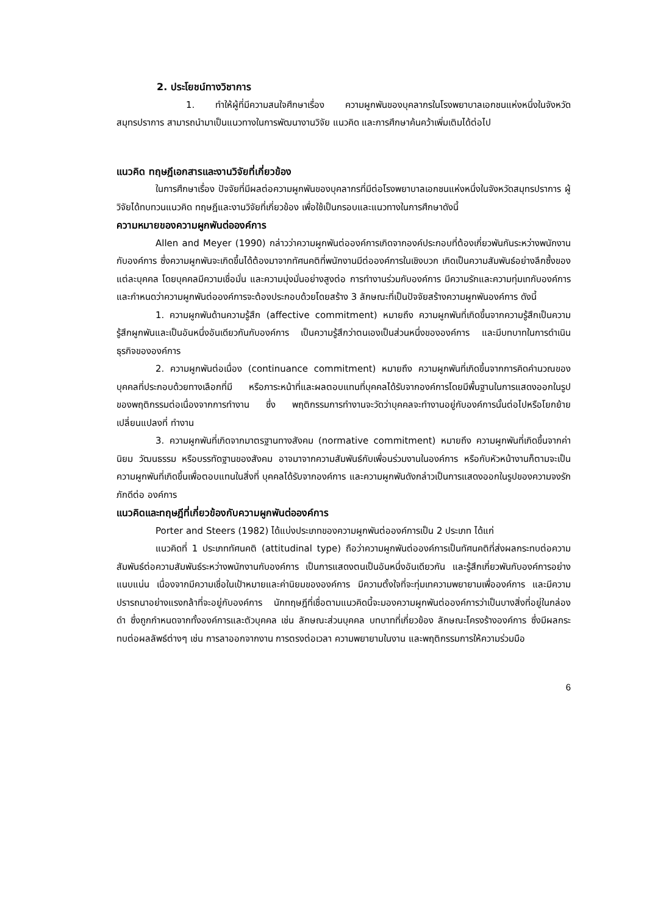2. ประโยชน์ทางวิชาการ
1. ทำให้ผู้ที่มีความสนใจศึกษาเรื่อง ความผูกพันของบุคลากรในโรงพยาบาลเอกชนแห่งหนึ่งในจังหวัดสมุทรปราการ สามารถนำมาเป็นแนวทางในการพัฒนางานวิจัย แนวคิด และการศึกษาค้นคว้าเพิ่มเติมได้ต่อไป
แนวคิด ทฤษฎีเอกสารและงานวิจัยที่เกี่ยวข้อง
ในการศึกษาเรื่อง ปัจจัยที่มีผลต่อความผูกพันของบุคลากรที่มีต่อโรงพยาบาลเอกชนแห่งหนึ่งในจังหวัดสมุทรปราการ ผู้วิจัยได้ทบทวนแนวคิด ทฤษฎีและงานวิจัยที่เกี่ยวข้อง เพื่อใช้เป็นกรอบและแนวทางในการศึกษาดังนี้
ความหมายของความผูกพันต่อองค์การ
Allen and Meyer (1990) กล่าวว่าความผูกพันต่อองค์การเกิดจากองค์ประกอบที่ต้องเกี่ยวพันกันระหว่างพนักงานกับองค์การ ซึ่งความผูกพันจะเกิดขึ้นได้ต้องมาจากทัศนคติที่พนักงานมีต่อองค์การในเชิงบวก เกิดเป็นความสัมพันธ์อย่างลึกซึ้งของแต่ละบุคคล โดยบุคคลมีความเชื่อมั่น และความมุ่งมั่นอย่างสูงต่อ การทำงานร่วมกับองค์การ มีความรักและความทุ่มเทกับองค์การ และกำหนดว่าความผูกพันต่อองค์การจะต้องประกอบด้วยโดยสร้าง 3 ลักษณะที่เป็นปัจจัยสร้างความผูกพันองค์การ ดังนี้
1. ความผูกพันด้านความรู้สึก (affective commitment) หมายถึง ความผูกพันที่เกิดขึ้นจากความรู้สึกเป็นความรู้สึกผูกพันและเป็นอันหนึ่งอันเดียวกันกับองค์การ เป็นความรู้สึกว่าตนเองเป็นส่วนหนึ่งขององค์การ และมีบทบาทในการดำเนินธุรกิจขององค์การ
2. ความผูกพันต่อเนื่อง (continuance commitment) หมายถึง ความผูกพันที่เกิดขึ้นจากการคิดคำนวณของบุคคลที่ประกอบด้วยทางเลือกที่มี หรือภาระหน้าที่และผลตอบแทนที่บุคคลได้รับจากองค์การโดยมีพื้นฐานในการแสดงออกในรูปของพฤติกรรมต่อเนื่องจากการทำงาน ซึ่ง พฤติกรรมการทำงานจะวัดว่าบุคคลจะทำงานอยู่กับองค์การนั้นต่อไปหรือโยกย้ายเปลี่ยนแปลงที่ ทำงาน
3. ความผูกพันที่เกิดจากมาตรฐานทางสังคม (normative commitment) หมายถึง ความผูกพันที่เกิดขึ้นจากค่านิยม วัฒนธรรม หรือบรรทัดฐานของสังคม อาจมาจากความสัมพันธ์กับเพื่อนร่วมงานในองค์การ หรือกับหัวหน้างานก็ตามจะเป็นความผูกพันที่เกิดขึ้นเพื่อตอบแทนในสิ่งที่ บุคคลได้รับจากองค์การ และความผูกพันดังกล่าวเป็นการแสดงออกในรูปของความจงรักภักดีต่อ องค์การ
แนวคิดและทฤษฎีที่เกี่ยวข้องกับความผูกพันต่อองค์การ
Porter and Steers (1982) ได้แบ่งประเภทของความผูกพันต่อองค์การเป็น 2 ประเภท ได้แก่
แนวคิดที่ 1 ประเภททัศนคติ (attitudinal type) ถือว่าความผูกพันต่อองค์การเป็นทัศนคติที่ส่งผลกระทบต่อความสัมพันธ์ต่อความสัมพันธ์ระหว่างพนักงานกับองค์การ เป็นการแสดงตนเป็นอันหนึ่งอันเดียวกัน และรู้สึกเกี่ยวพันกับองค์การอย่างแนบแน่น เนื่องจากมีความเชื่อในเป้าหมายและค่านิยมขององค์การ มีความตั้งใจที่จะทุ่มเทความพยายามเพื่อองค์การ และมีความปรารถนาอย่างแรงกล้าที่จะอยู่กับองค์การ นักทฤษฎีที่เชื่อตามแนวคิดนี้จะมองความผูกพันต่อองค์การว่าเป็นบางสิ่งที่อยู่ในกล่องดำ ซึ่งถูกกำหนดจากทั้งองค์การและตัวบุคคล เช่น ลักษณะส่วนบุคคล บทบาทที่เกี่ยวข้อง ลักษณะโครงร้างองค์การ ซึ่งมีผลกระทบต่อผลลัพธ์ต่างๆ เช่น การลาออกจากงาน การตรงต่อเวลา ความพยายามในงาน และพฤติกรรมการให้ความร่วมมือ
6